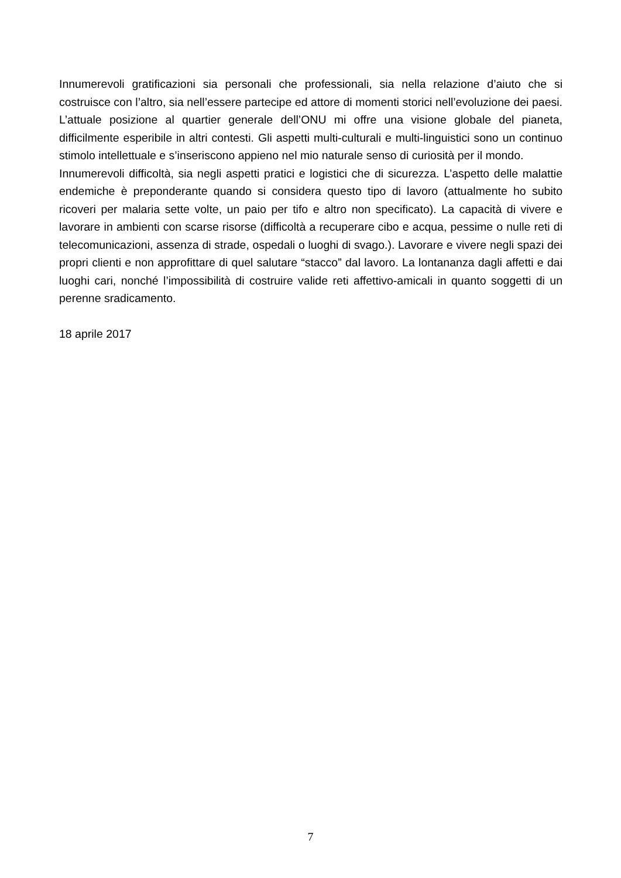Innumerevoli gratificazioni sia personali che professionali, sia nella relazione d’aiuto che si costruisce con l’altro, sia nell’essere partecipe ed attore di momenti storici nell’evoluzione dei paesi. L’attuale posizione al quartier generale dell’ONU mi offre una visione globale del pianeta, difficilmente esperibile in altri contesti. Gli aspetti multi-culturali e multi-linguistici sono un continuo stimolo intellettuale e s’inseriscono appieno nel mio naturale senso di curiosità per il mondo.
Innumerevoli difficoltà, sia negli aspetti pratici e logistici che di sicurezza. L’aspetto delle malattie endemiche è preponderante quando si considera questo tipo di lavoro (attualmente ho subito ricoveri per malaria sette volte, un paio per tifo e altro non specificato). La capacità di vivere e lavorare in ambienti con scarse risorse (difficoltà a recuperare cibo e acqua, pessime o nulle reti di telecomunicazioni, assenza di strade, ospedali o luoghi di svago.). Lavorare e vivere negli spazi dei propri clienti e non approfittare di quel salutare “stacco” dal lavoro. La lontananza dagli affetti e dai luoghi cari, nonché l’impossibilità di costruire valide reti affettivo-amicali in quanto soggetti di un perenne sradicamento.
18 aprile 2017
7